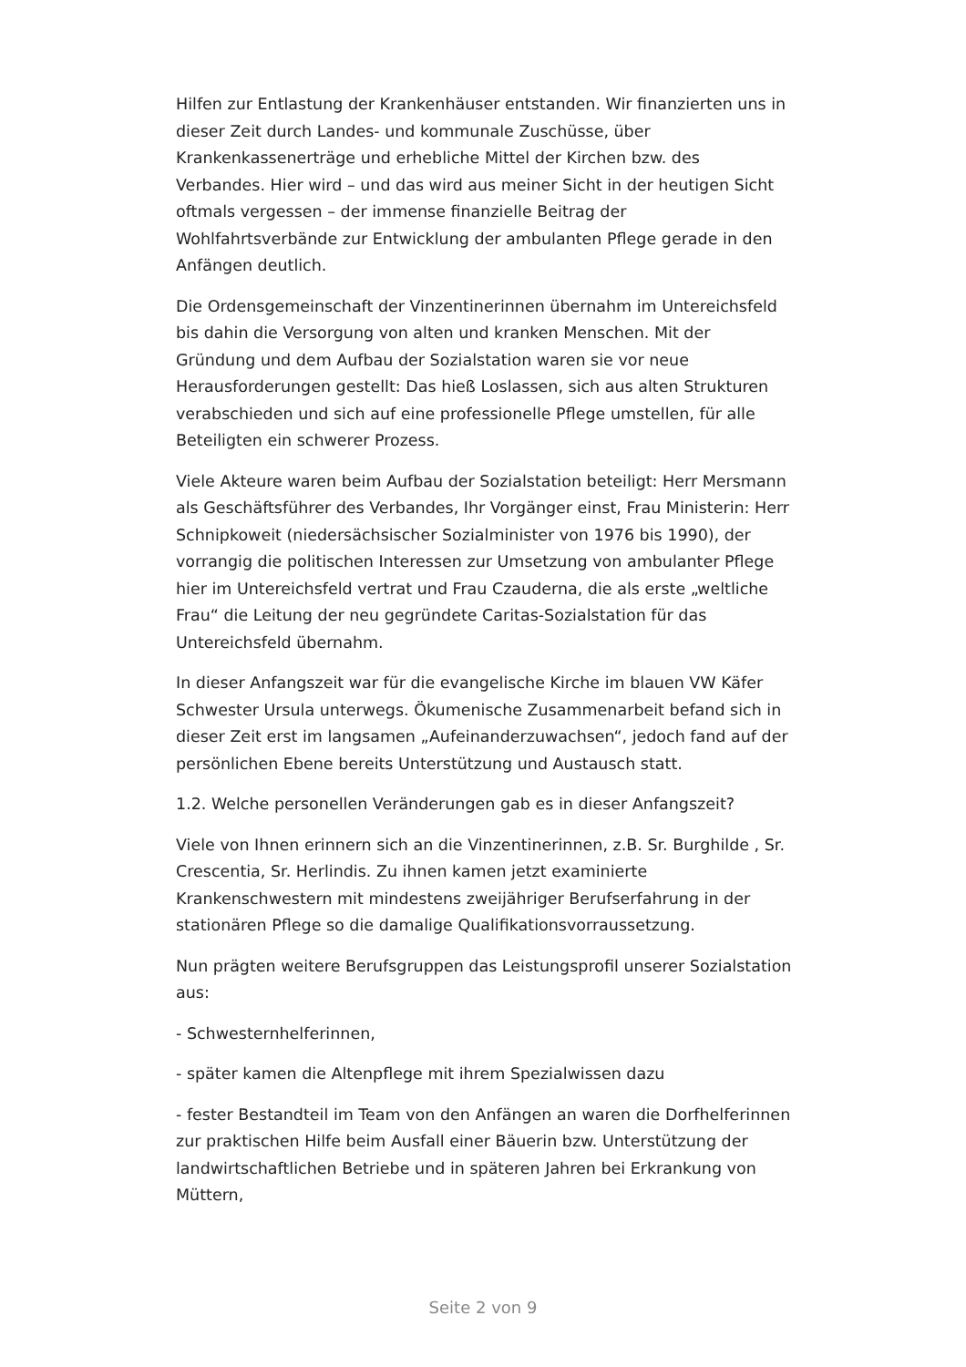Hilfen zur Entlastung der Krankenhäuser entstanden. Wir finanzierten uns in dieser Zeit durch Landes- und kommunale Zuschüsse, über Krankenkassenerträge und erhebliche Mittel der Kirchen bzw. des Verbandes. Hier wird – und das wird aus meiner Sicht in der heutigen Sicht oftmals vergessen – der immense finanzielle Beitrag der Wohlfahrtsverbände zur Entwicklung der ambulanten Pflege gerade in den Anfängen deutlich.
Die Ordensgemeinschaft der Vinzentinerinnen übernahm im Untereichsfeld bis dahin die Versorgung von alten und kranken Menschen. Mit der Gründung und dem Aufbau der Sozialstation waren sie vor neue Herausforderungen gestellt: Das hieß Loslassen, sich aus alten Strukturen verabschieden und sich auf eine professionelle Pflege umstellen, für alle Beteiligten ein schwerer Prozess.
Viele Akteure waren beim Aufbau der Sozialstation beteiligt: Herr Mersmann als Geschäftsführer des Verbandes, Ihr Vorgänger einst, Frau Ministerin: Herr Schnipkoweit (niedersächsischer Sozialminister von 1976 bis 1990), der vorrangig die politischen Interessen zur Umsetzung von ambulanter Pflege hier im Untereichsfeld vertrat und Frau Czauderna, die als erste „weltliche Frau“ die Leitung der neu gegründete Caritas-Sozialstation für das Untereichsfeld übernahm.
In dieser Anfangszeit war für die evangelische Kirche im blauen VW Käfer Schwester Ursula unterwegs. Ökumenische Zusammenarbeit befand sich in dieser Zeit erst im langsamen „Aufeinanderzuwachsen“, jedoch fand auf der persönlichen Ebene bereits Unterstützung und Austausch statt.
1.2. Welche personellen Veränderungen gab es in dieser Anfangszeit?
Viele von Ihnen erinnern sich an die Vinzentinerinnen, z.B. Sr. Burghilde , Sr. Crescentia, Sr. Herlindis. Zu ihnen kamen jetzt examinierte Krankenschwestern mit mindestens zweijähriger Berufserfahrung in der stationären Pflege so die damalige Qualifikationsvorraussetzung.
Nun prägten weitere Berufsgruppen das Leistungsprofil unserer Sozialstation aus:
- Schwesternhelferinnen,
- später kamen die Altenpflege mit ihrem Spezialwissen dazu
- fester Bestandteil im Team von den Anfängen an waren die Dorfhelferinnen zur praktischen Hilfe beim Ausfall einer Bäuerin bzw. Unterstützung der landwirtschaftlichen Betriebe und in späteren Jahren bei Erkrankung von Müttern,
Seite 2 von 9